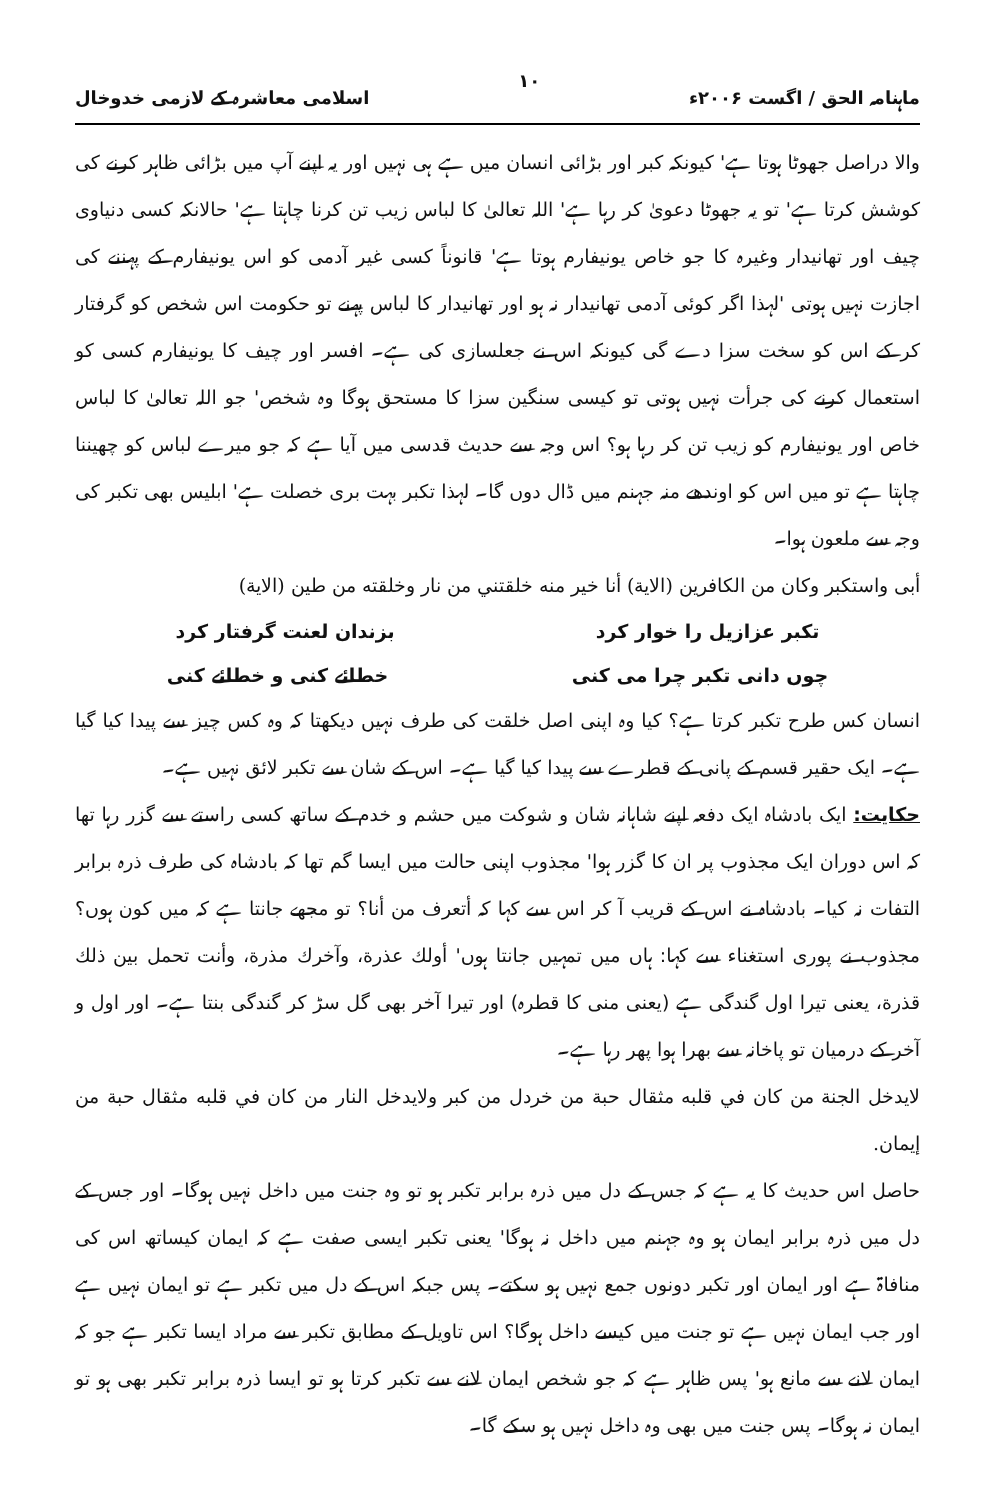ماہنامہ الحق / اگست ۲۰۰۶ء ۱۰ اسلامی معاشرہ کے لازمی خدوخال
والا دراصل جھوٹا ہوتا ہے' کیونکہ کبر اور بڑائی انسان میں ہے ہی نہیں اور یہ اپنے آپ میں بڑائی ظاہر کرنے کی کوشش کرتا ہے' تو یہ جھوٹا دعویٰ کر رہا ہے' اللہ تعالیٰ کا لباس زیب تن کرنا چاہتا ہے' حالانکہ کسی دنیاوی چیف اور تھانیدار وغیرہ کا جو خاص یونیفارم ہوتا ہے' قانوناً کسی غیر آدمی کو اس یونیفارم کے پہننے کی اجازت نہیں ہوتی 'لہذا اگر کوئی آدمی تھانیدار نہ ہو اور تھانیدار کا لباس پہنے تو حکومت اس شخص کو گرفتار کر کے اس کو سخت سزا دے گی کیونکہ اس نے جعلسازی کی ہے۔ افسر اور چیف کا یونیفارم کسی کو استعمال کرنے کی جرأت نہیں ہوتی تو کیسی سنگین سزا کا مستحق ہوگا وہ شخص' جو اللہ تعالیٰ کا لباس خاص اور یونیفارم کو زیب تن کر رہا ہو؟ اس وجہ سے حدیث قدسی میں آیا ہے کہ جو میرے لباس کو چھیننا چاہتا ہے تو میں اس کو اوندھے منہ جہنم میں ڈال دوں گا۔ لہذا تکبر بہت بری خصلت ہے' ابلیس بھی تکبر کی وجہ سے ملعون ہوا۔
أبى واستكبر وكان من الكافرين (الاية) أنا خير منه خلقتني من نار وخلقته من طين (الاية)
تکبر عزازیل را خوار کرد بزندان لعنت گرفتار کرد
چوں دانی تکبر چرا می کنی خطائے کنی و خطائے کنی
انسان کس طرح تکبر کرتا ہے؟ کیا وہ اپنی اصل خلقت کی طرف نہیں دیکھتا کہ وہ کس چیز سے پیدا کیا گیا ہے۔ ایک حقیر قسم کے پانی کے قطرے سے پیدا کیا گیا ہے۔ اس کے شان سے تکبر لائق نہیں ہے۔
حکایت: ایک بادشاہ ایک دفعہ اپنے شاہانہ شان و شوکت میں حشم و خدم کے ساتھ کسی راستے سے گزر رہا تھا کہ اس دوران ایک مجذوب پر ان کا گزر ہوا' مجذوب اپنی حالت میں ایسا گم تھا کہ بادشاہ کی طرف ذرہ برابر التفات نہ کیا۔ بادشاہ نے اس کے قریب آ کر اس سے کہا کہ أتعرف من أنا؟ تو مجھے جانتا ہے کہ میں کون ہوں؟ مجذوب نے پوری استغناء سے کہا: ہاں میں تمہیں جانتا ہوں' أولك عذرة، وآخرك مذرة، وأنت تحمل بين ذلك قذرة، یعنی تیرا اول گندگی ہے (یعنی منی کا قطرہ) اور تیرا آخر بھی گل سڑ کر گندگی بنتا ہے۔ اور اول و آخر کے درمیان تو پاخانہ سے بھرا ہوا پھر رہا ہے۔
لايدخل الجنة من كان في قلبه مثقال حبة من خردل من كبر ولايدخل النار من كان في قلبه مثقال حبة من إيمان.
حاصل اس حدیث کا یہ ہے کہ جس کے دل میں ذرہ برابر تکبر ہو تو وہ جنت میں داخل نہیں ہوگا۔ اور جس کے دل میں ذرہ برابر ایمان ہو وہ جہنم میں داخل نہ ہوگا' یعنی تکبر ایسی صفت ہے کہ ایمان کیساتھ اس کی منافاۃ ہے اور ایمان اور تکبر دونوں جمع نہیں ہو سکتے۔ پس جبکہ اس کے دل میں تکبر ہے تو ایمان نہیں ہے اور جب ایمان نہیں ہے تو جنت میں کیسے داخل ہوگا؟ اس تاویل کے مطابق تکبر سے مراد ایسا تکبر ہے جو کہ ایمان لانے سے مانع ہو' پس ظاہر ہے کہ جو شخص ایمان لانے سے تکبر کرتا ہو تو ایسا ذرہ برابر تکبر بھی ہو تو ایمان نہ ہوگا۔ پس جنت میں بھی وہ داخل نہیں ہو سکے گا۔